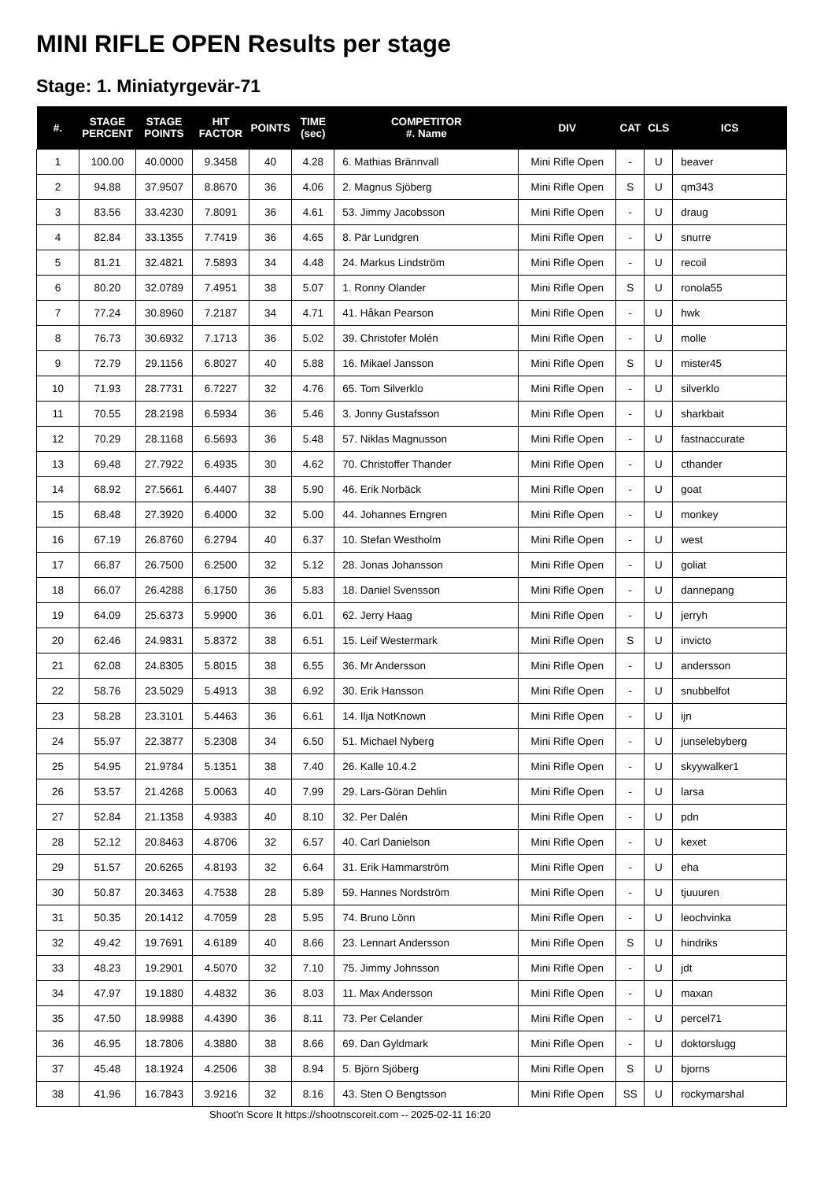MINI RIFLE OPEN Results per stage
Stage: 1. Miniatyrgevär-71
| #. | STAGE PERCENT | STAGE POINTS | HIT FACTOR | POINTS | TIME (sec) | COMPETITOR #. Name | DIV | CAT | CLS | ICS |
| --- | --- | --- | --- | --- | --- | --- | --- | --- | --- | --- |
| 1 | 100.00 | 40.0000 | 9.3458 | 40 | 4.28 | 6. Mathias Brännvall | Mini Rifle Open | - | U | beaver |
| 2 | 94.88 | 37.9507 | 8.8670 | 36 | 4.06 | 2. Magnus Sjöberg | Mini Rifle Open | S | U | qm343 |
| 3 | 83.56 | 33.4230 | 7.8091 | 36 | 4.61 | 53. Jimmy Jacobsson | Mini Rifle Open | - | U | draug |
| 4 | 82.84 | 33.1355 | 7.7419 | 36 | 4.65 | 8. Pär Lundgren | Mini Rifle Open | - | U | snurre |
| 5 | 81.21 | 32.4821 | 7.5893 | 34 | 4.48 | 24. Markus Lindström | Mini Rifle Open | - | U | recoil |
| 6 | 80.20 | 32.0789 | 7.4951 | 38 | 5.07 | 1. Ronny Olander | Mini Rifle Open | S | U | ronola55 |
| 7 | 77.24 | 30.8960 | 7.2187 | 34 | 4.71 | 41. Håkan Pearson | Mini Rifle Open | - | U | hwk |
| 8 | 76.73 | 30.6932 | 7.1713 | 36 | 5.02 | 39. Christofer Molén | Mini Rifle Open | - | U | molle |
| 9 | 72.79 | 29.1156 | 6.8027 | 40 | 5.88 | 16. Mikael Jansson | Mini Rifle Open | S | U | mister45 |
| 10 | 71.93 | 28.7731 | 6.7227 | 32 | 4.76 | 65. Tom Silverklo | Mini Rifle Open | - | U | silverklo |
| 11 | 70.55 | 28.2198 | 6.5934 | 36 | 5.46 | 3. Jonny Gustafsson | Mini Rifle Open | - | U | sharkbait |
| 12 | 70.29 | 28.1168 | 6.5693 | 36 | 5.48 | 57. Niklas Magnusson | Mini Rifle Open | - | U | fastnaccurate |
| 13 | 69.48 | 27.7922 | 6.4935 | 30 | 4.62 | 70. Christoffer Thander | Mini Rifle Open | - | U | cthander |
| 14 | 68.92 | 27.5661 | 6.4407 | 38 | 5.90 | 46. Erik Norbäck | Mini Rifle Open | - | U | goat |
| 15 | 68.48 | 27.3920 | 6.4000 | 32 | 5.00 | 44. Johannes Erngren | Mini Rifle Open | - | U | monkey |
| 16 | 67.19 | 26.8760 | 6.2794 | 40 | 6.37 | 10. Stefan Westholm | Mini Rifle Open | - | U | west |
| 17 | 66.87 | 26.7500 | 6.2500 | 32 | 5.12 | 28. Jonas Johansson | Mini Rifle Open | - | U | goliat |
| 18 | 66.07 | 26.4288 | 6.1750 | 36 | 5.83 | 18. Daniel Svensson | Mini Rifle Open | - | U | dannepang |
| 19 | 64.09 | 25.6373 | 5.9900 | 36 | 6.01 | 62. Jerry Haag | Mini Rifle Open | - | U | jerryh |
| 20 | 62.46 | 24.9831 | 5.8372 | 38 | 6.51 | 15. Leif Westermark | Mini Rifle Open | S | U | invicto |
| 21 | 62.08 | 24.8305 | 5.8015 | 38 | 6.55 | 36. Mr Andersson | Mini Rifle Open | - | U | andersson |
| 22 | 58.76 | 23.5029 | 5.4913 | 38 | 6.92 | 30. Erik Hansson | Mini Rifle Open | - | U | snubbelfot |
| 23 | 58.28 | 23.3101 | 5.4463 | 36 | 6.61 | 14. Ilja NotKnown | Mini Rifle Open | - | U | ijn |
| 24 | 55.97 | 22.3877 | 5.2308 | 34 | 6.50 | 51. Michael Nyberg | Mini Rifle Open | - | U | junselebyberg |
| 25 | 54.95 | 21.9784 | 5.1351 | 38 | 7.40 | 26. Kalle 10.4.2 | Mini Rifle Open | - | U | skyywalker1 |
| 26 | 53.57 | 21.4268 | 5.0063 | 40 | 7.99 | 29. Lars-Göran Dehlin | Mini Rifle Open | - | U | larsa |
| 27 | 52.84 | 21.1358 | 4.9383 | 40 | 8.10 | 32. Per Dalén | Mini Rifle Open | - | U | pdn |
| 28 | 52.12 | 20.8463 | 4.8706 | 32 | 6.57 | 40. Carl Danielson | Mini Rifle Open | - | U | kexet |
| 29 | 51.57 | 20.6265 | 4.8193 | 32 | 6.64 | 31. Erik Hammarström | Mini Rifle Open | - | U | eha |
| 30 | 50.87 | 20.3463 | 4.7538 | 28 | 5.89 | 59. Hannes Nordström | Mini Rifle Open | - | U | tjuuuren |
| 31 | 50.35 | 20.1412 | 4.7059 | 28 | 5.95 | 74. Bruno Lönn | Mini Rifle Open | - | U | leochvinka |
| 32 | 49.42 | 19.7691 | 4.6189 | 40 | 8.66 | 23. Lennart Andersson | Mini Rifle Open | S | U | hindriks |
| 33 | 48.23 | 19.2901 | 4.5070 | 32 | 7.10 | 75. Jimmy Johnsson | Mini Rifle Open | - | U | jdt |
| 34 | 47.97 | 19.1880 | 4.4832 | 36 | 8.03 | 11. Max Andersson | Mini Rifle Open | - | U | maxan |
| 35 | 47.50 | 18.9988 | 4.4390 | 36 | 8.11 | 73. Per Celander | Mini Rifle Open | - | U | percel71 |
| 36 | 46.95 | 18.7806 | 4.3880 | 38 | 8.66 | 69. Dan Gyldmark | Mini Rifle Open | - | U | doktorslugg |
| 37 | 45.48 | 18.1924 | 4.2506 | 38 | 8.94 | 5. Björn Sjöberg | Mini Rifle Open | S | U | bjorns |
| 38 | 41.96 | 16.7843 | 3.9216 | 32 | 8.16 | 43. Sten O Bengtsson | Mini Rifle Open | SS | U | rockymarshal |
Shoot'n Score It https://shootnscoreit.com -- 2025-02-11 16:20